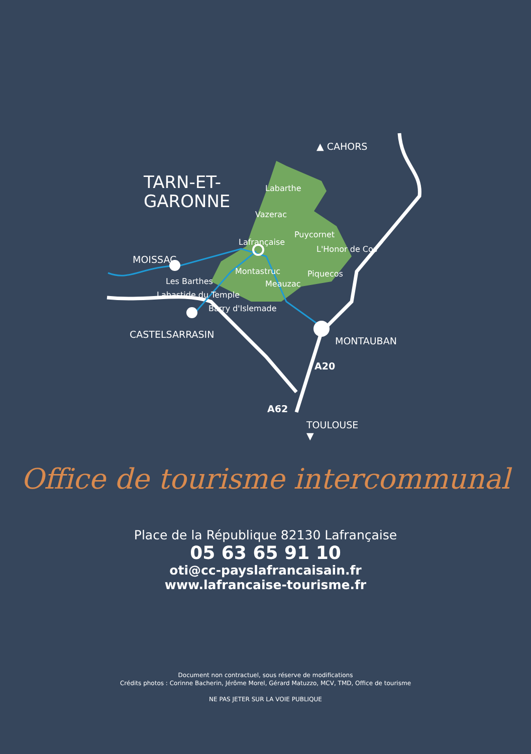▲ CAHORS
TARN-ET-
GARONNE
Labarthe
Vazerac
Puycornet
Lafrançaise
L'Honor de Cos
MOISSAC
Montastruc Piquecos
Les Barthes Meauzac
Labastide du Temple
Barry d'Islemade
CASTELSARRASIN
MONTAUBAN
A20
A62
TOULOUSE
▼
Office de tourisme intercommunal
Place de la République 82130 Lafrançaise
05 63 65 91 10
oti@cc-payslafrancaisain.fr
www.lafrancaise-tourisme.fr
Document non contractuel, sous réserve de modifications
Crédits photos : Corinne Bacherin, Jérôme Morel, Gérard Matuzzo, MCV, TMD, Office de tourisme
NE PAS JETER SUR LA VOIE PUBLIQUE